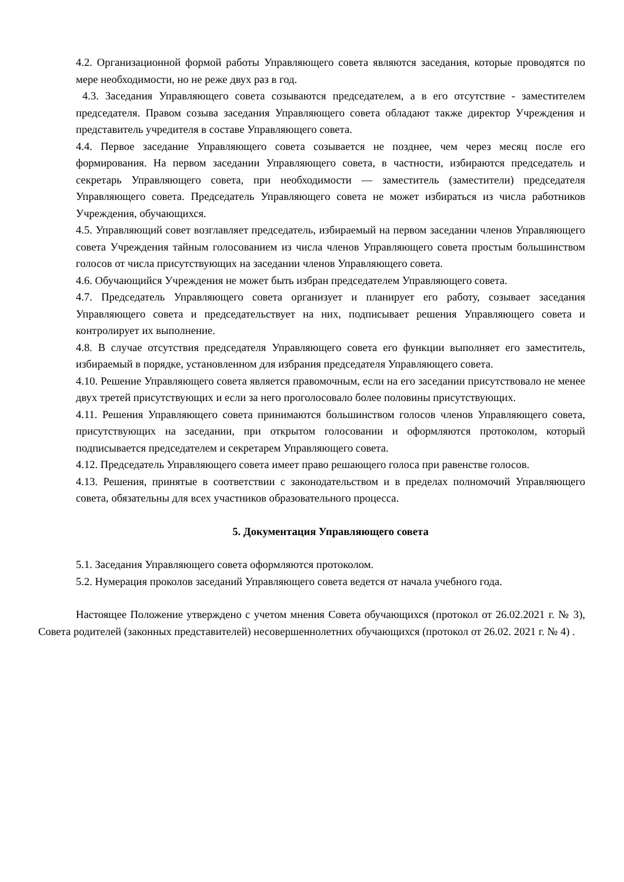4.2. Организационной формой работы Управляющего совета являются заседания, которые проводятся по мере необходимости, но не реже двух раз в год.
4.3. Заседания Управляющего совета созываются председателем, а в его отсутствие - заместителем председателя. Правом созыва заседания Управляющего совета обладают также директор Учреждения и представитель учредителя в составе Управляющего совета.
4.4. Первое заседание Управляющего совета созывается не позднее, чем через месяц после его формирования. На первом заседании Управляющего совета, в частности, избираются председатель и секретарь Управляющего совета, при необходимости — заместитель (заместители) председателя Управляющего совета. Председатель Управляющего совета не может избираться из числа работников Учреждения, обучающихся.
4.5. Управляющий совет возглавляет председатель, избираемый на первом заседании членов Управляющего совета Учреждения тайным голосованием из числа членов Управляющего совета простым большинством голосов от числа присутствующих на заседании членов Управляющего совета.
4.6. Обучающийся Учреждения не может быть избран председателем Управляющего совета.
4.7. Председатель Управляющего совета организует и планирует его работу, созывает заседания Управляющего совета и председательствует на них, подписывает решения Управляющего совета и контролирует их выполнение.
4.8. В случае отсутствия председателя Управляющего совета его функции выполняет его заместитель, избираемый в порядке, установленном для избрания председателя Управляющего совета.
4.10. Решение Управляющего совета является правомочным, если на его заседании присутствовало не менее двух третей присутствующих и если за него проголосовало более половины присутствующих.
4.11. Решения Управляющего совета принимаются большинством голосов членов Управляющего совета, присутствующих на заседании, при открытом голосовании и оформляются протоколом, который подписывается председателем и секретарем Управляющего совета.
4.12. Председатель Управляющего совета имеет право решающего голоса при равенстве голосов.
4.13. Решения, принятые в соответствии с законодательством и в пределах полномочий Управляющего совета, обязательны для всех участников образовательного процесса.
5. Документация Управляющего совета
5.1. Заседания Управляющего совета оформляются протоколом.
5.2. Нумерация проколов заседаний Управляющего совета ведется от начала учебного года.
Настоящее Положение утверждено с учетом мнения Совета обучающихся (протокол от 26.02.2021 г. № 3), Совета родителей (законных представителей) несовершеннолетних обучающихся (протокол от 26.02. 2021 г. № 4) .